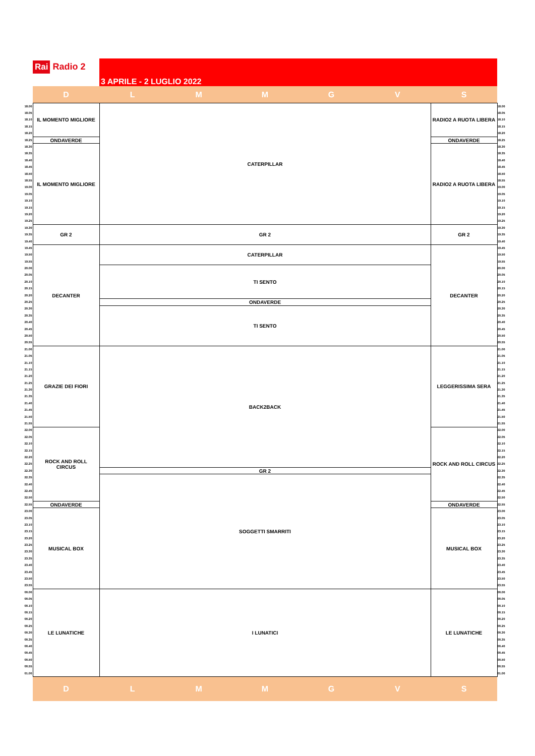Rai Radio 2
3 APRILE - 2 LUGLIO 2022
| | D | L | M | M | G | V | S | |
| 18.00 | IL MOMENTO MIGLIORE | CATERPILLAR | | | | | RADIO2 A RUOTA LIBERA | 18.00 |
| 18.05 | | | | | | | | 18.05 |
| 18.10 | | | | | | | | 18.10 |
| 18.15 | | | | | | | | 18.15 |
| 18.20 | | | | | | | | 18.20 |
| 18.25 | ONDAVERDE | | | | | | ONDAVERDE | 18.25 |
| 18.30 | IL MOMENTO MIGLIORE | | | | | | RADIO2 A RUOTA LIBERA | 18.30 |
| 18.35 | | | | | | | | 18.35 |
| 18.40 | | | | | | | | 18.40 |
| 18.45 | | | | | | | | 18.45 |
| 18.50 | | | | | | | | 18.50 |
| 18.55 | | | | | | | | 18.55 |
| 19.00 | | | | | | | | 19.00 |
| 19.05 | | | | | | | | 19.05 |
| 19.10 | | | | | | | | 19.10 |
| 19.15 | | | | | | | | 19.15 |
| 19.20 | | | | | | | | 19.20 |
| 19.25 | | | | | | | | 19.25 |
| 19.30 | GR 2 | GR 2 | | | | | GR 2 | 19.30 |
| 19.35 | | | | | | | | 19.35 |
| 19.40 | | | | | | | | 19.40 |
| 19.45 | DECANTER | CATERPILLAR | | | | | DECANTER | 19.45 |
| 19.50 | | | | | | | | 19.50 |
| 19.55 | | | | | | | | 19.55 |
| 20.00 | | TI SENTO | | | | | | 20.00 |
| 20.05 | | | | | | | | 20.05 |
| 20.10 | | | | | | | | 20.10 |
| 20.15 | | | | | | | | 20.15 |
| 20.20 | | | | | | | | 20.20 |
| 20.25 | | ONDAVERDE | | | | | | 20.25 |
| 20.30 | | TI SENTO | | | | | | 20.30 |
| 20.35 | | | | | | | | 20.35 |
| 20.40 | | | | | | | | 20.40 |
| 20.45 | | | | | | | | 20.45 |
| 20.50 | | | | | | | | 20.50 |
| 20.55 | | | | | | | | 20.55 |
| 21.00 | GRAZIE DEI FIORI | BACK2BACK | | | | | LEGGERISSIMA SERA | 21.00 |
| 21.05 | | | | | | | | 21.05 |
| 21.10 | | | | | | | | 21.10 |
| 21.15 | | | | | | | | 21.15 |
| 21.20 | | | | | | | | 21.20 |
| 21.25 | | | | | | | | 21.25 |
| 21.30 | | | | | | | | 21.30 |
| 21.35 | | | | | | | | 21.35 |
| 21.40 | | | | | | | | 21.40 |
| 21.45 | | | | | | | | 21.45 |
| 21.50 | | | | | | | | 21.50 |
| 21.55 | | | | | | | | 21.55 |
| 22.00 | ROCK AND ROLL CIRCUS | | | | | | ROCK AND ROLL CIRCUS | 22.00 |
| 22.05 | | | | | | | | 22.05 |
| 22.10 | | | | | | | | 22.10 |
| 22.15 | | | | | | | | 22.15 |
| 22.20 | | | | | | | | 22.20 |
| 22.25 | | | | | | | | 22.25 |
| 22.30 | | GR 2 | | | | | | 22.30 |
| 22.35 | | SOGGETTI SMARRITI | | | | | | 22.35 |
| 22.40 | | | | | | | | 22.40 |
| 22.45 | | | | | | | | 22.45 |
| 22.50 | | | | | | | | 22.50 |
| 22.55 | ONDAVERDE | | | | | | ONDAVERDE | 22.55 |
| 23.00 | MUSICAL BOX | | | | | | MUSICAL BOX | 23.00 |
| 23.05 | | | | | | | | 23.05 |
| 23.10 | | | | | | | | 23.10 |
| 23.15 | | | | | | | | 23.15 |
| 23.20 | | | | | | | | 23.20 |
| 23.25 | | | | | | | | 23.25 |
| 23.30 | | | | | | | | 23.30 |
| 23.35 | | | | | | | | 23.35 |
| 23.40 | | | | | | | | 23.40 |
| 23.45 | | | | | | | | 23.45 |
| 23.50 | | | | | | | | 23.50 |
| 23.55 | | | | | | | | 23.55 |
| 00.00 | LE LUNATICHE | I LUNATICI | | | | | LE LUNATICHE | 00.00 |
| 00.05 | | | | | | | | 00.05 |
| 00.10 | | | | | | | | 00.10 |
| 00.15 | | | | | | | | 00.15 |
| 00.20 | | | | | | | | 00.20 |
| 00.25 | | | | | | | | 00.25 |
| 00.30 | | | | | | | | 00.30 |
| 00.35 | | | | | | | | 00.35 |
| 00.40 | | | | | | | | 00.40 |
| 00.45 | | | | | | | | 00.45 |
| 00.50 | | | | | | | | 00.50 |
| 00.55 | | | | | | | | 00.55 |
| 01.00 | | | | | | | | 01.00 |
| | D | L | M | M | G | V | S | |